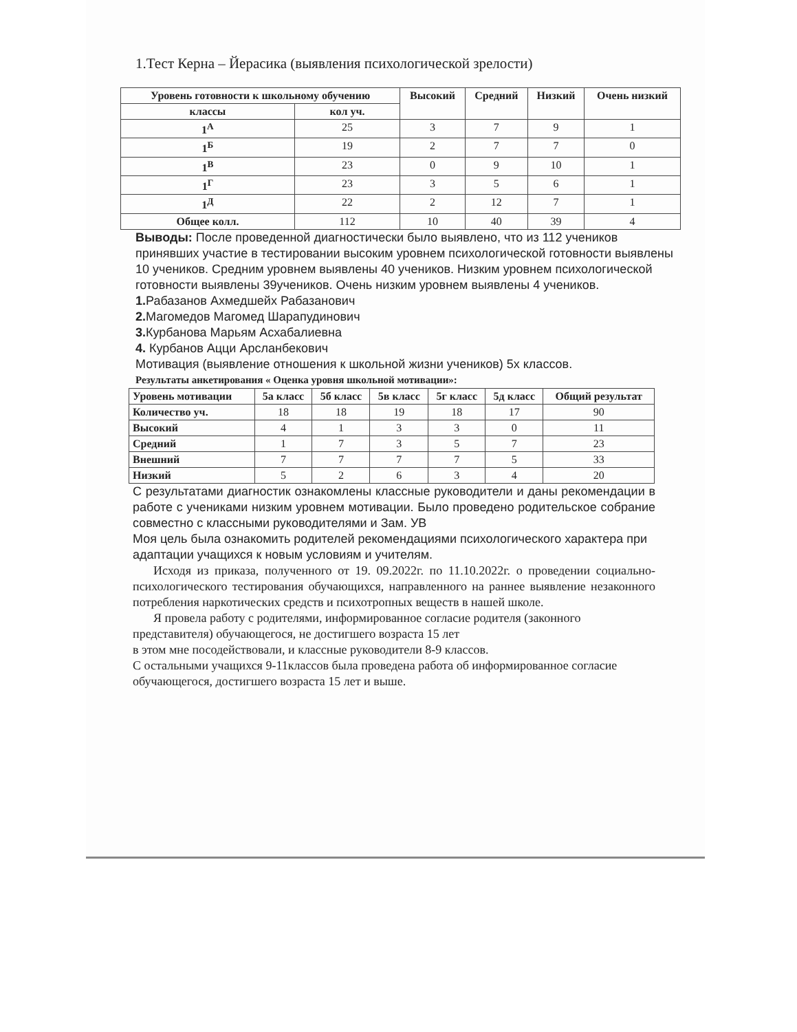1.Тест Керна – Йерасика (выявления психологической зрелости)
| Уровень готовности к школьному обучению | | Высокий | Средний | Низкий | Очень низкий |
| --- | --- | --- | --- | --- | --- |
| классы | кол уч. | | | | |
| 1<sup>А</sup> | 25 | 3 | 7 | 9 | 1 |
| 1<sup>Б</sup> | 19 | 2 | 7 | 7 | 0 |
| 1<sup>В</sup> | 23 | 0 | 9 | 10 | 1 |
| 1<sup>Г</sup> | 23 | 3 | 5 | 6 | 1 |
| 1<sup>Д</sup> | 22 | 2 | 12 | 7 | 1 |
| Общее колл. | 112 | 10 | 40 | 39 | 4 |
Выводы: После проведенной диагностически было выявлено, что из 112 учеников принявших участие в тестировании высоким уровнем психологической готовности выявлены 10 учеников. Средним уровнем выявлены 40 учеников. Низким уровнем психологической готовности выявлены 39учеников. Очень низким уровнем выявлены 4 учеников.
1. Рабазанов Ахмедшейх Рабазанович
2. Магомедов Магомед Шарапудинович
3. Курбанова Марьям Асхабалиевна
4. Курбанов Ацци Арсланбекович
Мотивация (выявление отношения к школьной жизни учеников) 5х классов.
Результаты анкетирования « Оценка уровня школьной мотивации»:
| Уровень мотивации | 5а класс | 5б класс | 5в класс | 5г класс | 5д класс | Общий результат |
| --- | --- | --- | --- | --- | --- | --- |
| Количество уч. | 18 | 18 | 19 | 18 | 17 | 90 |
| Высокий | 4 | 1 | 3 | 3 | 0 | 11 |
| Средний | 1 | 7 | 3 | 5 | 7 | 23 |
| Внешний | 7 | 7 | 7 | 7 | 5 | 33 |
| Низкий | 5 | 2 | 6 | 3 | 4 | 20 |
С результатами диагностик ознакомлены классные руководители и даны рекомендации в работе с учениками низким уровнем мотивации. Было проведено родительское собрание совместно с классными руководителями и Зам. УВ
Моя цель была ознакомить родителей рекомендациями психологического характера при адаптации учащихся к новым условиям и учителям.
Исходя из приказа, полученного от 19. 09.2022г. по 11.10.2022г. о проведении социально-психологического тестирования обучающихся, направленного на раннее выявление незаконного потребления наркотических средств и психотропных веществ в нашей школе.
Я провела работу с родителями, информированное согласие родителя (законного представителя) обучающегося, не достигшего возраста 15 лет
в этом мне посодействовали, и классные руководители 8-9 классов.
С остальными учащихся 9-11классов была проведена работа об информированное согласие обучающегося, достигшего возраста 15 лет и выше.